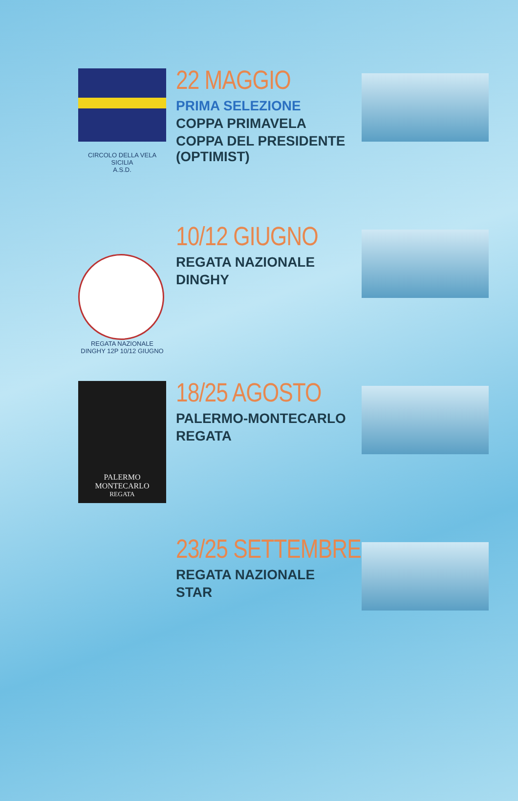CIRCOLO DELLA VELA SICILIA
A.S.D.
22 MAGGIO
PRIMA SELEZIONE
COPPA PRIMAVELA
COPPA DEL PRESIDENTE (OPTIMIST)
REGATA NAZIONALE DINGHY 12P 10/12 GIUGNO
10/12 GIUGNO
REGATA NAZIONALE
DINGHY
PALERMO
MONTECARLO
REGATA
18/25 AGOSTO
PALERMO-MONTECARLO
REGATA
23/25 SETTEMBRE
REGATA NAZIONALE
STAR